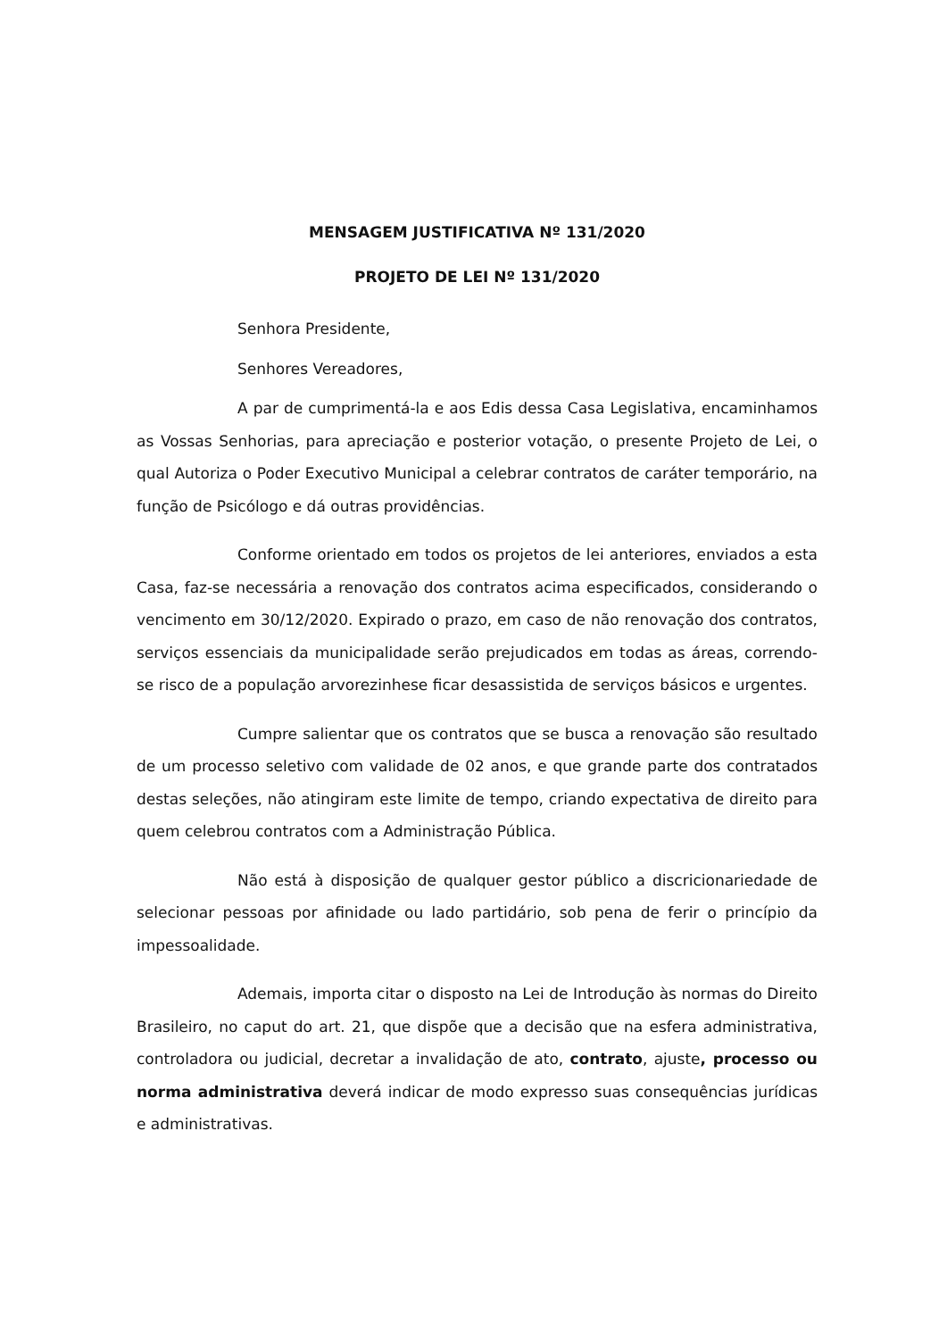MENSAGEM JUSTIFICATIVA Nº 131/2020
PROJETO DE LEI Nº 131/2020
Senhora Presidente,
Senhores Vereadores,
A par de cumprimentá-la e aos Edis dessa Casa Legislativa, encaminhamos as Vossas Senhorias, para apreciação e posterior votação, o presente Projeto de Lei, o qual Autoriza o Poder Executivo Municipal a celebrar contratos de caráter temporário, na função de Psicólogo e dá outras providências.
Conforme orientado em todos os projetos de lei anteriores, enviados a esta Casa, faz-se necessária a renovação dos contratos acima especificados, considerando o vencimento em 30/12/2020. Expirado o prazo, em caso de não renovação dos contratos, serviços essenciais da municipalidade serão prejudicados em todas as áreas, correndo-se risco de a população arvorezinhese ficar desassistida de serviços básicos e urgentes.
Cumpre salientar que os contratos que se busca a renovação são resultado de um processo seletivo com validade de 02 anos, e que grande parte dos contratados destas seleções, não atingiram este limite de tempo, criando expectativa de direito para quem celebrou contratos com a Administração Pública.
Não está à disposição de qualquer gestor público a discricionariedade de selecionar pessoas por afinidade ou lado partidário, sob pena de ferir o princípio da impessoalidade.
Ademais, importa citar o disposto na Lei de Introdução às normas do Direito Brasileiro, no caput do art. 21, que dispõe que a decisão que na esfera administrativa, controladora ou judicial, decretar a invalidação de ato, contrato, ajuste, processo ou norma administrativa deverá indicar de modo expresso suas consequências jurídicas e administrativas.